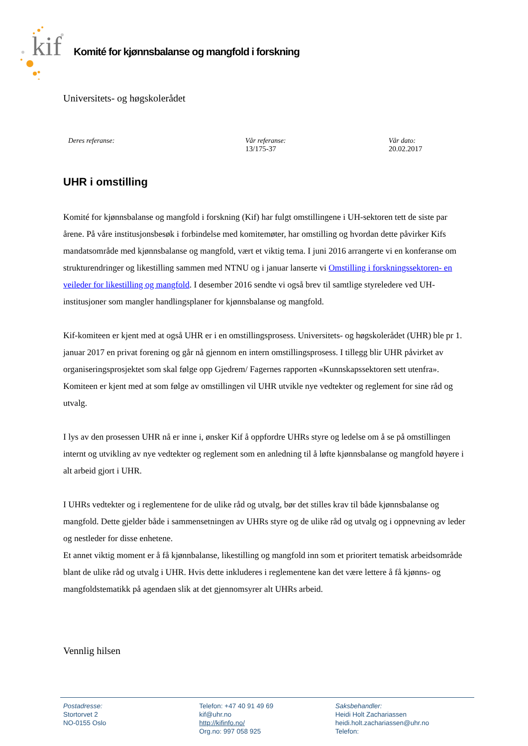kif
Komité for kjønnsbalanse og mangfold i forskning
Universitets- og høgskolerådet
Deres referanse: Vår referanse:
13/175-37
Vår dato:
20.02.2017
UHR i omstilling
Komité for kjønnsbalanse og mangfold i forskning (Kif) har fulgt omstillingene i UH-sektoren tett de siste par årene. På våre institusjonsbesøk i forbindelse med komitemøter, har omstilling og hvordan dette påvirker Kifs mandatsområde med kjønnsbalanse og mangfold, vært et viktig tema. I juni 2016 arrangerte vi en konferanse om strukturendringer og likestilling sammen med NTNU og i januar lanserte vi Omstilling i forskningssektoren- en veileder for likestilling og mangfold. I desember 2016 sendte vi også brev til samtlige styreledere ved UH-institusjoner som mangler handlingsplaner for kjønnsbalanse og mangfold.
Kif-komiteen er kjent med at også UHR er i en omstillingsprosess. Universitets- og høgskolerådet (UHR) ble pr 1. januar 2017 en privat forening og går nå gjennom en intern omstillingsprosess. I tillegg blir UHR påvirket av organiseringsprosjektet som skal følge opp Gjedrem/ Fagernes rapporten «Kunnskapssektoren sett utenfra». Komiteen er kjent med at som følge av omstillingen vil UHR utvikle nye vedtekter og reglement for sine råd og utvalg.
I lys av den prosessen UHR nå er inne i, ønsker Kif å oppfordre UHRs styre og ledelse om å se på omstillingen internt og utvikling av nye vedtekter og reglement som en anledning til å løfte kjønnsbalanse og mangfold høyere i alt arbeid gjort i UHR.
I UHRs vedtekter og i reglementene for de ulike råd og utvalg, bør det stilles krav til både kjønnsbalanse og mangfold. Dette gjelder både i sammensetningen av UHRs styre og de ulike råd og utvalg og i oppnevning av leder og nestleder for disse enhetene.
Et annet viktig moment er å få kjønnbalanse, likestilling og mangfold inn som et prioritert tematisk arbeidsområde blant de ulike råd og utvalg i UHR. Hvis dette inkluderes i reglementene kan det være lettere å få kjønns- og mangfoldstematikk på agendaen slik at det gjennomsyrer alt UHRs arbeid.
Vennlig hilsen
Postadresse:
Stortorvet 2
NO-0155 Oslo
Telefon: +47 40 91 49 69
kif@uhr.no
http://kifinfo.no/
Org.no: 997 058 925
Saksbehandler:
Heidi Holt Zachariassen
heidi.holt.zachariassen@uhr.no
Telefon: